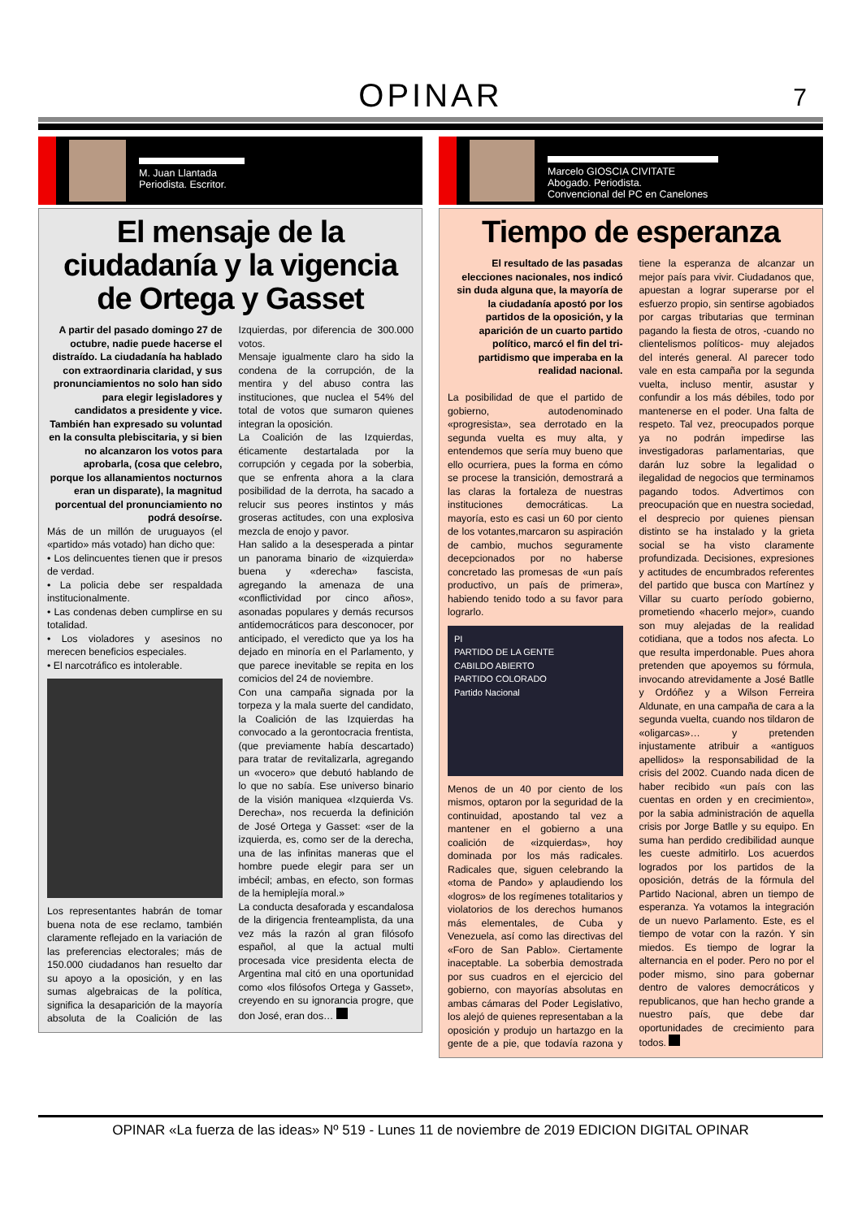OPINAR
7
M. Juan Llantada
Periodista. Escritor.
El mensaje de la ciudadanía y la vigencia de Ortega y Gasset
A partir del pasado domingo 27 de octubre, nadie puede hacerse el distraído. La ciudadanía ha hablado con extraordinaria claridad, y sus pronunciamientos no solo han sido para elegir legisladores y candidatos a presidente y vice. También han expresado su voluntad en la consulta plebiscitaria, y si bien no alcanzaron los votos para aprobarla, (cosa que celebro, porque los allanamientos nocturnos eran un disparate), la magnitud porcentual del pronunciamiento no podrá desoírse.
Más de un millón de uruguayos (el «partido» más votado) han dicho que:
• Los delincuentes tienen que ir presos de verdad.
• La policia debe ser respaldada institucionalmente.
• Las condenas deben cumplirse en su totalidad.
• Los violadores y asesinos no merecen beneficios especiales.
• El narcotráfico es intolerable.
Los representantes habrán de tomar buena nota de ese reclamo, también claramente reflejado en la variación de las preferencias electorales; más de 150.000 ciudadanos han resuelto dar su apoyo a la oposición, y en las sumas algebraicas de la política, significa la desaparición de la mayoría absoluta de la Coalición de las Izquierdas, por diferencia de 300.000 votos.
Mensaje igualmente claro ha sido la condena de la corrupción, de la mentira y del abuso contra las instituciones, que nuclea el 54% del total de votos que sumaron quienes integran la oposición.
La Coalición de las Izquierdas, éticamente destartalada por la corrupción y cegada por la soberbia, que se enfrenta ahora a la clara posibilidad de la derrota, ha sacado a relucir sus peores instintos y más groseras actitudes, con una explosiva mezcla de enojo y pavor.
Han salido a la desesperada a pintar un panorama binario de «izquierda» buena y «derecha» fascista, agregando la amenaza de una «conflictividad por cinco años», asonadas populares y demás recursos antidemocráticos para desconocer, por anticipado, el veredicto que ya los ha dejado en minoría en el Parlamento, y que parece inevitable se repita en los comicios del 24 de noviembre.
Con una campaña signada por la torpeza y la mala suerte del candidato, la Coalición de las Izquierdas ha convocado a la gerontocracia frentista, (que previamente había descartado) para tratar de revitalizarla, agregando un «vocero» que debutó hablando de lo que no sabía. Ese universo binario de la visión maniquea «Izquierda Vs. Derecha», nos recuerda la definición de José Ortega y Gasset: «ser de la izquierda, es, como ser de la derecha, una de las infinitas maneras que el hombre puede elegir para ser un imbécil; ambas, en efecto, son formas de la hemiplejía moral.»
La conducta desaforada y escandalosa de la dirigencia frenteamplista, da una vez más la razón al gran filósofo español, al que la actual multi procesada vice presidenta electa de Argentina mal citó en una oportunidad como «los filósofos Ortega y Gasset», creyendo en su ignorancia progre, que don José, eran dos…
Marcelo GIOSCIA CIVITATE
Abogado. Periodista.
Convencional del PC en Canelones
Tiempo de esperanza
El resultado de las pasadas elecciones nacionales, nos indicó sin duda alguna que, la mayoría de la ciudadanía apostó por los partidos de la oposición, y la aparición de un cuarto partido político, marcó el fin del tri-partidismo que imperaba en la realidad nacional.
La posibilidad de que el partido de gobierno, autodenominado «progresista», sea derrotado en la segunda vuelta es muy alta, y entendemos que sería muy bueno que ello ocurriera, pues la forma en cómo se procese la transición, demostrará a las claras la fortaleza de nuestras instituciones democráticas. La mayoría, esto es casi un 60 por ciento de los votantes,marcaron su aspiración de cambio, muchos seguramente decepcionados por no haberse concretado las promesas de «un país productivo, un país de primera», habiendo tenido todo a su favor para lograrlo.
PI
PARTIDO DE LA GENTE
CABILDO ABIERTO
PARTIDO COLORADO
Partido Nacional
Menos de un 40 por ciento de los mismos, optaron por la seguridad de la continuidad, apostando tal vez a mantener en el gobierno a una coalición de «izquierdas», hoy dominada por los más radicales. Radicales que, siguen celebrando la «toma de Pando» y aplaudiendo los «logros» de los regímenes totalitarios y violatorios de los derechos humanos más elementales, de Cuba y Venezuela, así como las directivas del «Foro de San Pablo». Ciertamente inaceptable. La soberbia demostrada por sus cuadros en el ejercicio del gobierno, con mayorías absolutas en ambas cámaras del Poder Legislativo, los alejó de quienes representaban a la oposición y produjo un hartazgo en la gente de a pie, que todavía razona y tiene la esperanza de alcanzar un mejor país para vivir. Ciudadanos que, apuestan a lograr superarse por el esfuerzo propio, sin sentirse agobiados por cargas tributarias que terminan pagando la fiesta de otros, -cuando no clientelismos políticos- muy alejados del interés general. Al parecer todo vale en esta campaña por la segunda vuelta, incluso mentir, asustar y confundir a los más débiles, todo por mantenerse en el poder. Una falta de respeto. Tal vez, preocupados porque ya no podrán impedirse las investigadoras parlamentarias, que darán luz sobre la legalidad o ilegalidad de negocios que terminamos pagando todos. Advertimos con preocupación que en nuestra sociedad, el desprecio por quienes piensan distinto se ha instalado y la grieta social se ha visto claramente profundizada. Decisiones, expresiones y actitudes de encumbrados referentes del partido que busca con Martínez y Villar su cuarto período gobierno, prometiendo «hacerlo mejor», cuando son muy alejadas de la realidad cotidiana, que a todos nos afecta. Lo que resulta imperdonable. Pues ahora pretenden que apoyemos su fórmula, invocando atrevidamente a José Batlle y Ordóñez y a Wilson Ferreira Aldunate, en una campaña de cara a la segunda vuelta, cuando nos tildaron de «oligarcas»… y pretenden injustamente atribuir a «antiguos apellidos» la responsabilidad de la crisis del 2002. Cuando nada dicen de haber recibido «un país con las cuentas en orden y en crecimiento», por la sabia administración de aquella crisis por Jorge Batlle y su equipo. En suma han perdido credibilidad aunque les cueste admitirlo. Los acuerdos logrados por los partidos de la oposición, detrás de la fórmula del Partido Nacional, abren un tiempo de esperanza. Ya votamos la integración de un nuevo Parlamento. Este, es el tiempo de votar con la razón. Y sin miedos. Es tiempo de lograr la alternancia en el poder. Pero no por el poder mismo, sino para gobernar dentro de valores democráticos y republicanos, que han hecho grande a nuestro país, que debe dar oportunidades de crecimiento para todos.
OPINAR «La fuerza de las ideas» Nº 519 - Lunes 11 de noviembre de 2019 EDICION DIGITAL OPINAR